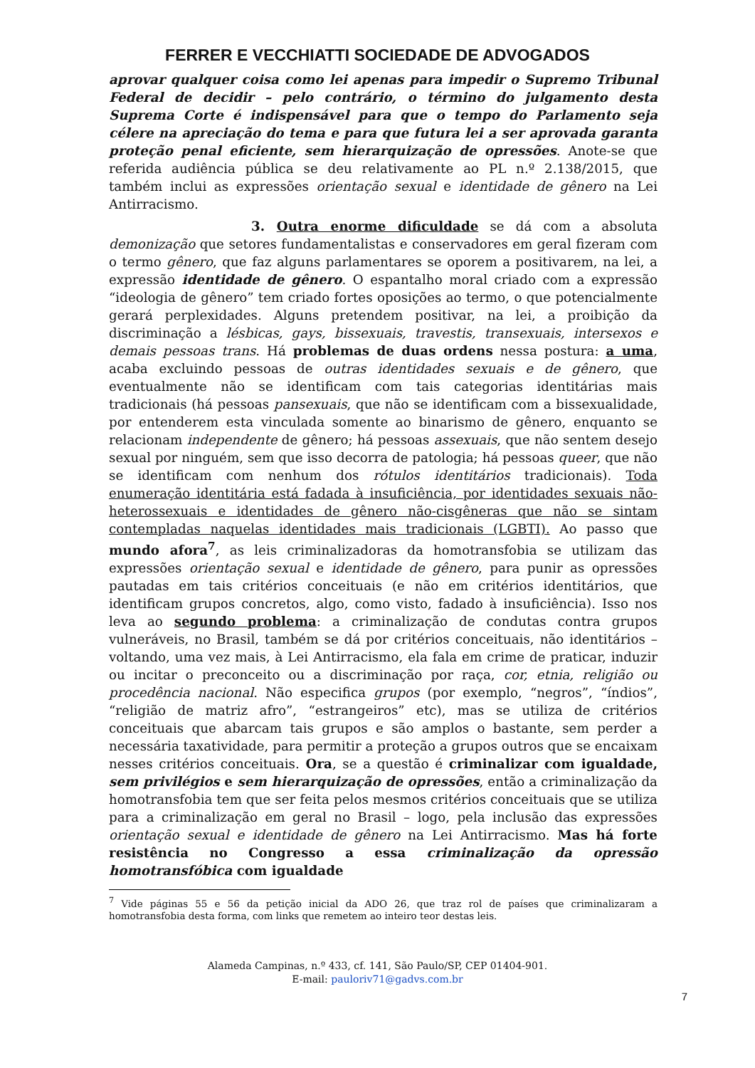FERRER E VECCHIATTI SOCIEDADE DE ADVOGADOS
aprovar qualquer coisa como lei apenas para impedir o Supremo Tribunal Federal de decidir – pelo contrário, o término do julgamento desta Suprema Corte é indispensável para que o tempo do Parlamento seja célere na apreciação do tema e para que futura lei a ser aprovada garanta proteção penal eficiente, sem hierarquização de opressões. Anote-se que referida audiência pública se deu relativamente ao PL n.º 2.138/2015, que também inclui as expressões orientação sexual e identidade de gênero na Lei Antirracismo.
3. Outra enorme dificuldade se dá com a absoluta demonização que setores fundamentalistas e conservadores em geral fizeram com o termo gênero, que faz alguns parlamentares se oporem a positivarem, na lei, a expressão identidade de gênero. O espantalho moral criado com a expressão “ideologia de gênero” tem criado fortes oposições ao termo, o que potencialmente gerará perplexidades. Alguns pretendem positivar, na lei, a proibição da discriminação a lésbicas, gays, bissexuais, travestis, transexuais, intersexos e demais pessoas trans. Há problemas de duas ordens nessa postura: a uma, acaba excluindo pessoas de outras identidades sexuais e de gênero, que eventualmente não se identificam com tais categorias identitárias mais tradicionais (há pessoas pansexuais, que não se identificam com a bissexualidade, por entenderem esta vinculada somente ao binarismo de gênero, enquanto se relacionam independente de gênero; há pessoas assexuais, que não sentem desejo sexual por ninguém, sem que isso decorra de patologia; há pessoas queer, que não se identificam com nenhum dos rótulos identitários tradicionais). Toda enumeração identitária está fadada à insuficiência, por identidades sexuais não-heterossexuais e identidades de gênero não-cisgêneras que não se sintam contempladas naquelas identidades mais tradicionais (LGBTI). Ao passo que mundo afora<sup>7</sup>, as leis criminalizadoras da homotransfobia se utilizam das expressões orientação sexual e identidade de gênero, para punir as opressões pautadas em tais critérios conceituais (e não em critérios identitários, que identificam grupos concretos, algo, como visto, fadado à insuficiência). Isso nos leva ao segundo problema: a criminalização de condutas contra grupos vulneráveis, no Brasil, também se dá por critérios conceituais, não identitários – voltando, uma vez mais, à Lei Antirracismo, ela fala em crime de praticar, induzir ou incitar o preconceito ou a discriminação por raça, cor, etnia, religião ou procedência nacional. Não especifica grupos (por exemplo, “negros”, “índios”, “religião de matriz afro”, “estrangeiros” etc), mas se utiliza de critérios conceituais que abarcam tais grupos e são amplos o bastante, sem perder a necessária taxatividade, para permitir a proteção a grupos outros que se encaixam nesses critérios conceituais. Ora, se a questão é criminalizar com igualdade, sem privilégios e sem hierarquização de opressões, então a criminalização da homotransfobia tem que ser feita pelos mesmos critérios conceituais que se utiliza para a criminalização em geral no Brasil – logo, pela inclusão das expressões orientação sexual e identidade de gênero na Lei Antirracismo. Mas há forte resistência no Congresso a essa criminalização da opressão homotransfóbica com igualdade
<sup>7</sup> Vide páginas 55 e 56 da petição inicial da ADO 26, que traz rol de países que criminalizaram a homotransfobia desta forma, com links que remetem ao inteiro teor destas leis.
Alameda Campinas, n.º 433, cf. 141, São Paulo/SP, CEP 01404-901.
E-mail: pauloriv71@gadvs.com.br
7